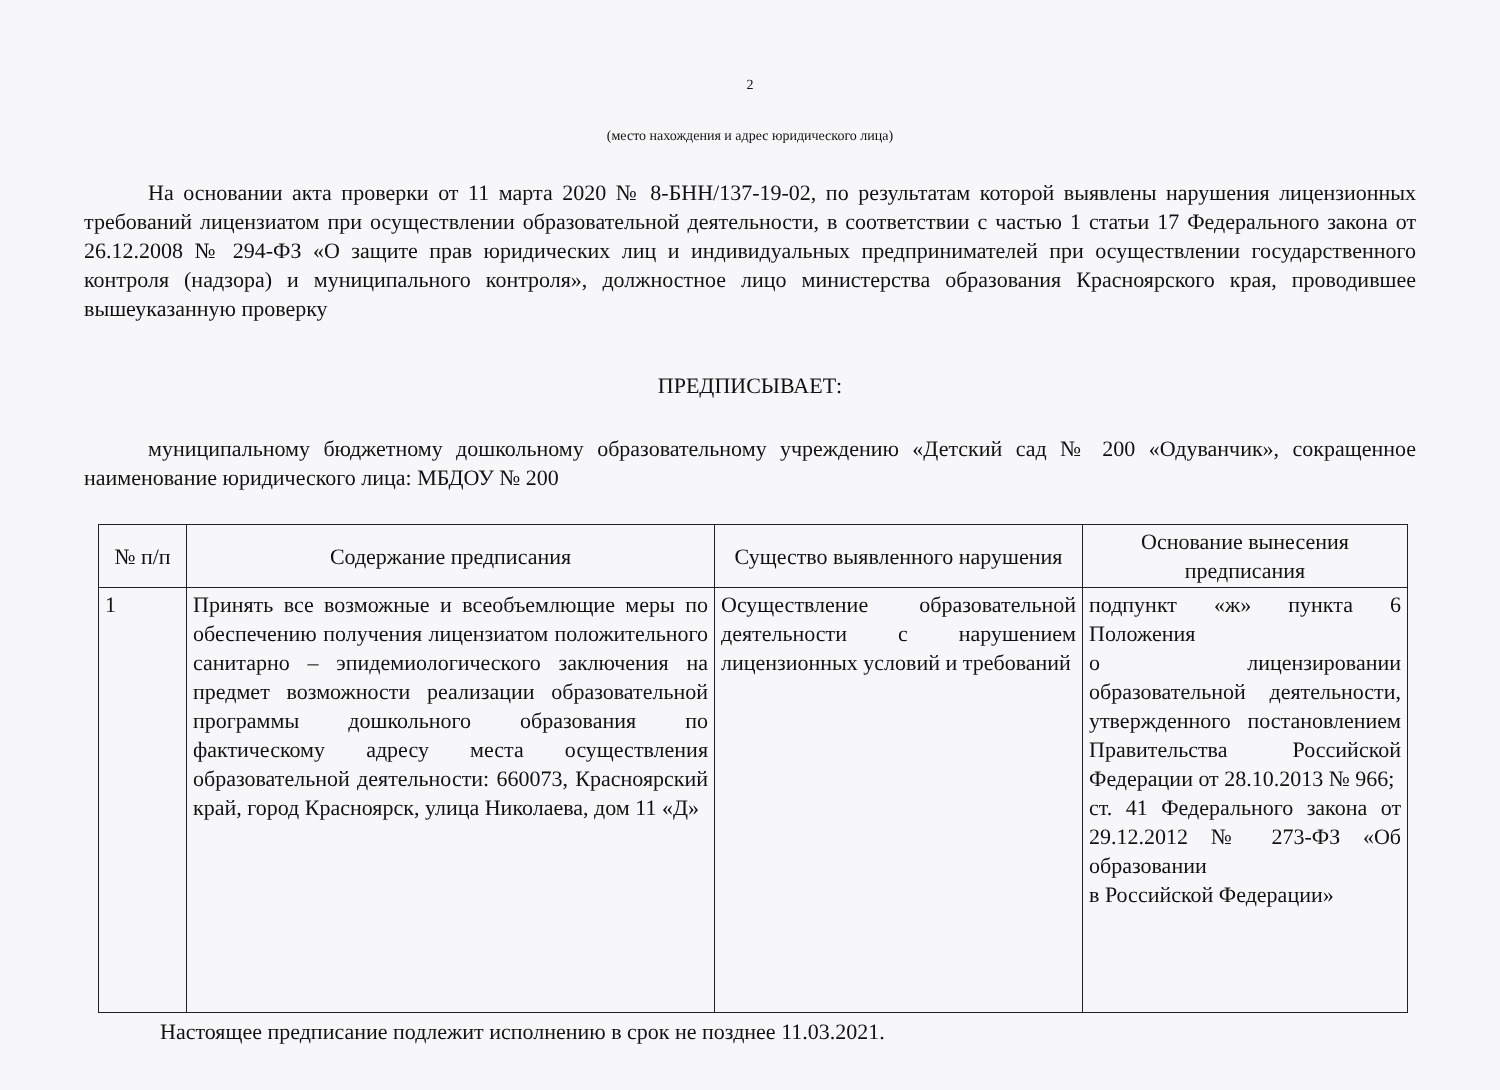2
(место нахождения и адрес юридического лица)
На основании акта проверки от 11 марта 2020 № 8-БНН/137-19-02, по результатам которой выявлены нарушения лицензионных требований лицензиатом при осуществлении образовательной деятельности, в соответствии с частью 1 статьи 17 Федерального закона от 26.12.2008 № 294-ФЗ «О защите прав юридических лиц и индивидуальных предпринимателей при осуществлении государственного контроля (надзора) и муниципального контроля», должностное лицо министерства образования Красноярского края, проводившее вышеуказанную проверку
ПРЕДПИСЫВАЕТ:
муниципальному бюджетному дошкольному образовательному учреждению «Детский сад № 200 «Одуванчик», сокращенное наименование юридического лица: МБДОУ № 200
| № п/п | Содержание предписания | Существо выявленного нарушения | Основание вынесения предписания |
| --- | --- | --- | --- |
| 1 | Принять все возможные и всеобъемлющие меры по обеспечению получения лицензиатом положительного санитарно – эпидемиологического заключения на предмет возможности реализации образовательной программы дошкольного образования по фактическому адресу места осуществления образовательной деятельности: 660073, Красноярский край, город Красноярск, улица Николаева, дом 11 «Д» | Осуществление образовательной деятельности с нарушением лицензионных условий и требований | подпункт «ж» пункта 6 Положения о лицензировании образовательной деятельности, утвержденного постановлением Правительства Российской Федерации от 28.10.2013 № 966; ст. 41 Федерального закона от 29.12.2012 № 273-ФЗ «Об образовании в Российской Федерации» |
Настоящее предписание подлежит исполнению в срок не позднее 11.03.2021.